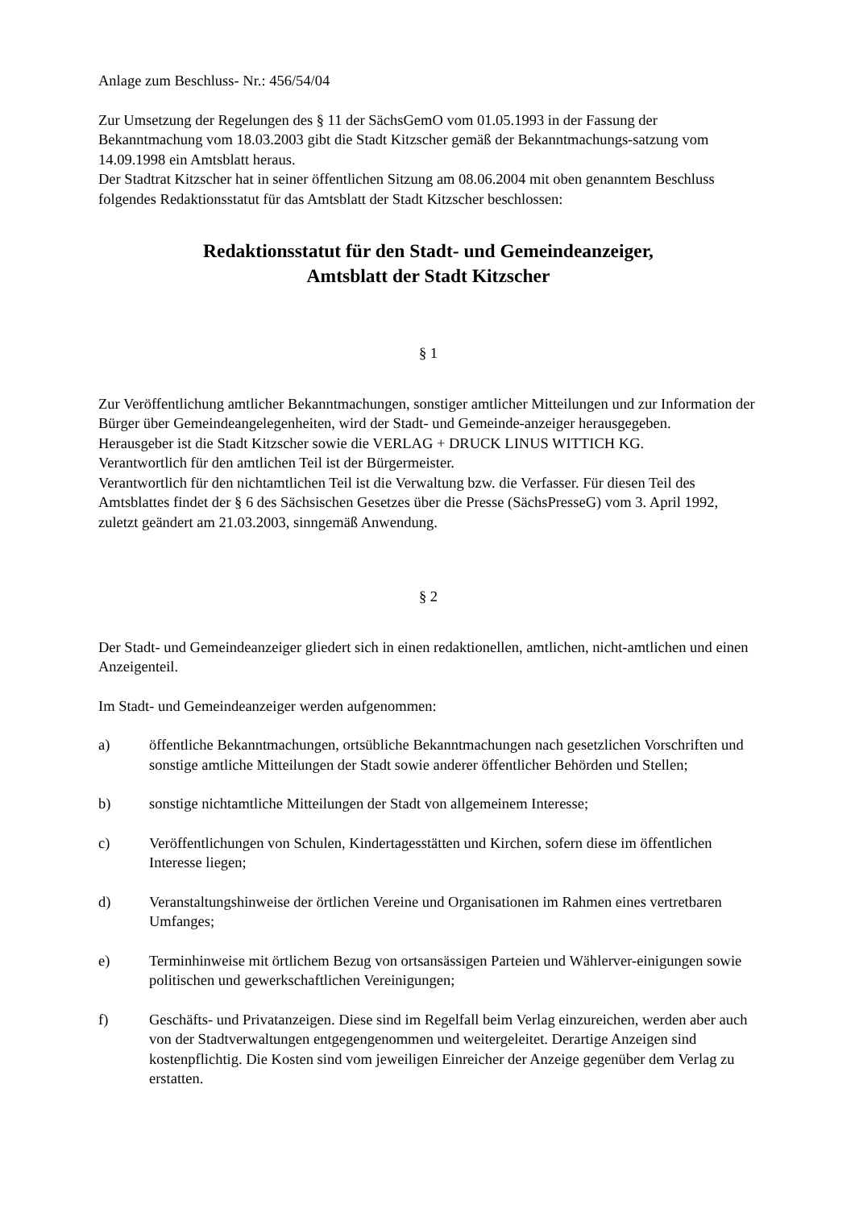Anlage zum Beschluss- Nr.: 456/54/04
Zur Umsetzung der Regelungen des § 11 der SächsGemO vom 01.05.1993 in der Fassung der Bekanntmachung vom 18.03.2003 gibt die Stadt Kitzscher gemäß der Bekanntmachungs-satzung vom 14.09.1998 ein Amtsblatt heraus.
Der Stadtrat Kitzscher hat in seiner öffentlichen Sitzung am 08.06.2004 mit oben genanntem Beschluss folgendes Redaktionsstatut für das Amtsblatt der Stadt Kitzscher beschlossen:
Redaktionsstatut für den Stadt- und Gemeindeanzeiger,
Amtsblatt der Stadt Kitzscher
§ 1
Zur Veröffentlichung amtlicher Bekanntmachungen, sonstiger amtlicher Mitteilungen und zur Information der Bürger über Gemeindeangelegenheiten, wird der Stadt- und Gemeinde-anzeiger herausgegeben.
Herausgeber ist die Stadt Kitzscher sowie die VERLAG + DRUCK LINUS WITTICH KG.
Verantwortlich für den amtlichen Teil ist der Bürgermeister.
Verantwortlich für den nichtamtlichen Teil ist die Verwaltung bzw. die Verfasser. Für diesen Teil des Amtsblattes findet der § 6 des Sächsischen Gesetzes über die Presse (SächsPresseG) vom 3. April 1992, zuletzt geändert am 21.03.2003, sinngemäß Anwendung.
§ 2
Der Stadt- und Gemeindeanzeiger gliedert sich in einen redaktionellen, amtlichen, nicht-amtlichen und einen Anzeigenteil.
Im Stadt- und Gemeindeanzeiger werden aufgenommen:
a) öffentliche Bekanntmachungen, ortsübliche Bekanntmachungen nach gesetzlichen Vorschriften und sonstige amtliche Mitteilungen der Stadt sowie anderer öffentlicher Behörden und Stellen;
b) sonstige nichtamtliche Mitteilungen der Stadt von allgemeinem Interesse;
c) Veröffentlichungen von Schulen, Kindertagesstätten und Kirchen, sofern diese im öffentlichen Interesse liegen;
d) Veranstaltungshinweise der örtlichen Vereine und Organisationen im Rahmen eines vertretbaren Umfanges;
e) Terminhinweise mit örtlichem Bezug von ortsansässigen Parteien und Wählerver-einigungen sowie politischen und gewerkschaftlichen Vereinigungen;
f) Geschäfts- und Privatanzeigen. Diese sind im Regelfall beim Verlag einzureichen, werden aber auch von der Stadtverwaltungen entgegengenommen und weitergeleitet. Derartige Anzeigen sind kostenpflichtig. Die Kosten sind vom jeweiligen Einreicher der Anzeige gegenüber dem Verlag zu erstatten.